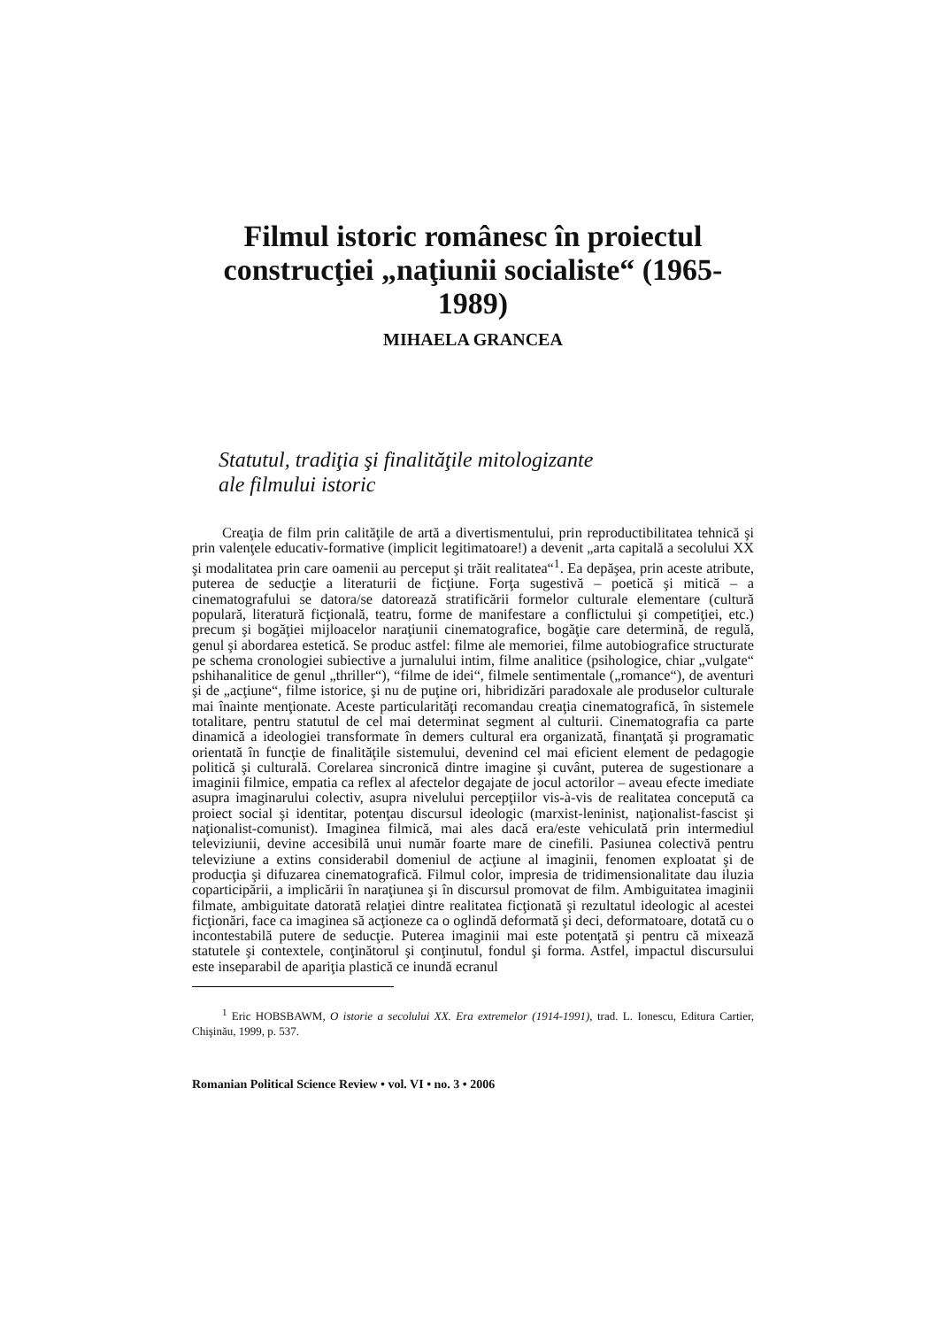Filmul istoric românesc în proiectul construcţiei „naţiunii socialiste“ (1965-1989)
MIHAELA GRANCEA
Statutul, tradiţia şi finalităţile mitologizante
ale filmului istoric
Creaţia de film prin calităţile de artă a divertismentului, prin reproductibilitatea tehnică şi prin valenţele educativ-formative (implicit legitimatoare!) a devenit „arta capitală a secolului XX şi modalitatea prin care oamenii au perceput şi trăit realitatea“<sup>1</sup>. Ea depăşea, prin aceste atribute, puterea de seducţie a literaturii de ficţiune. Forţa sugestivă – poetică şi mitică – a cinematografului se datora/se datorează stratificării formelor culturale elementare (cultură populară, literatură ficţională, teatru, forme de manifestare a conflictului şi competiţiei, etc.) precum şi bogăţiei mijloacelor naraţiunii cinematografice, bogăţie care determină, de regulă, genul şi abordarea estetică. Se produc astfel: filme ale memoriei, filme autobiografice structurate pe schema cronologiei subiective a jurnalului intim, filme analitice (psihologice, chiar „vulgate“ pshihanalitice de genul „thriller“), “filme de idei“, filmele sentimentale („romance“), de aventuri şi de „acţiune“, filme istorice, şi nu de puţine ori, hibridizări paradoxale ale produselor culturale mai înainte menţionate. Aceste particularităţi recomandau creaţia cinematografică, în sistemele totalitare, pentru statutul de cel mai determinat segment al culturii. Cinematografia ca parte dinamică a ideologiei transformate în demers cultural era organizată, finanţată şi programatic orientată în funcţie de finalităţile sistemului, devenind cel mai eficient element de pedagogie politică şi culturală. Corelarea sincronică dintre imagine şi cuvânt, puterea de sugestionare a imaginii filmice, empatia ca reflex al afectelor degajate de jocul actorilor – aveau efecte imediate asupra imaginarului colectiv, asupra nivelului percepţiilor vis-à-vis de realitatea concepută ca proiect social şi identitar, potenţau discursul ideologic (marxist-leninist, naţionalist-fascist şi naţionalist-comunist). Imaginea filmică, mai ales dacă era/este vehiculată prin intermediul televiziunii, devine accesibilă unui număr foarte mare de cinefili. Pasiunea colectivă pentru televiziune a extins considerabil domeniul de acţiune al imaginii, fenomen exploatat şi de producţia şi difuzarea cinematografică. Filmul color, impresia de tridimensionalitate dau iluzia coparticipării, a implicării în naraţiunea şi în discursul promovat de film. Ambiguitatea imaginii filmate, ambiguitate datorată relaţiei dintre realitatea ficţionată şi rezultatul ideologic al acestei ficţionări, face ca imaginea să acţioneze ca o oglindă deformată şi deci, deformatoare, dotată cu o incontestabilă putere de seducţie. Puterea imaginii mai este potenţată şi pentru că mixează statutele şi contextele, conţinătorul şi conţinutul, fondul şi forma. Astfel, impactul discursului este inseparabil de apariţia plastică ce inundă ecranul
<sup>1</sup> Eric HOBSBAWM, O istorie a secolului XX. Era extremelor (1914-1991), trad. L. Ionescu, Editura Cartier, Chişinău, 1999, p. 537.
Romanian Political Science Review • vol. VI • no. 3 • 2006